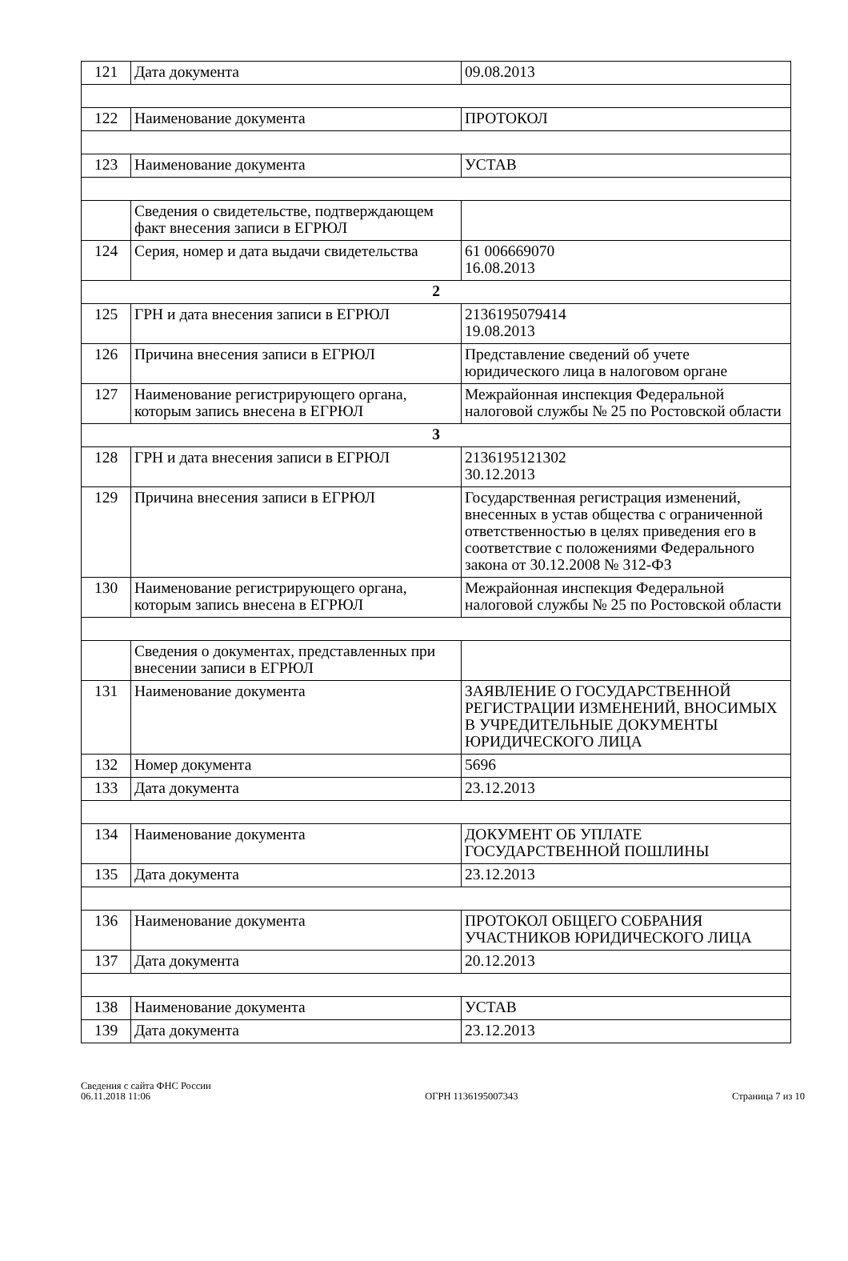| 121 | Дата документа | 09.08.2013 |
| 122 | Наименование документа | ПРОТОКОЛ |
| 123 | Наименование документа | УСТАВ |
| | Сведения о свидетельстве, подтверждающем факт внесения записи в ЕГРЮЛ | |
| 124 | Серия, номер и дата выдачи свидетельства | 61 006669070 16.08.2013 |
| 2 | | |
| 125 | ГРН и дата внесения записи в ЕГРЮЛ | 2136195079414 19.08.2013 |
| 126 | Причина внесения записи в ЕГРЮЛ | Представление сведений об учете юридического лица в налоговом органе |
| 127 | Наименование регистрирующего органа, которым запись внесена в ЕГРЮЛ | Межрайонная инспекция Федеральной налоговой службы № 25 по Ростовской области |
| 3 | | |
| 128 | ГРН и дата внесения записи в ЕГРЮЛ | 2136195121302 30.12.2013 |
| 129 | Причина внесения записи в ЕГРЮЛ | Государственная регистрация изменений, внесенных в устав общества с ограниченной ответственностью в целях приведения его в соответствие с положениями Федерального закона от 30.12.2008 № 312-ФЗ |
| 130 | Наименование регистрирующего органа, которым запись внесена в ЕГРЮЛ | Межрайонная инспекция Федеральной налоговой службы № 25 по Ростовской области |
| | Сведения о документах, представленных при внесении записи в ЕГРЮЛ | |
| 131 | Наименование документа | ЗАЯВЛЕНИЕ О ГОСУДАРСТВЕННОЙ РЕГИСТРАЦИИ ИЗМЕНЕНИЙ, ВНОСИМЫХ В УЧРЕДИТЕЛЬНЫЕ ДОКУМЕНТЫ ЮРИДИЧЕСКОГО ЛИЦА |
| 132 | Номер документа | 5696 |
| 133 | Дата документа | 23.12.2013 |
| 134 | Наименование документа | ДОКУМЕНТ ОБ УПЛАТЕ ГОСУДАРСТВЕННОЙ ПОШЛИНЫ |
| 135 | Дата документа | 23.12.2013 |
| 136 | Наименование документа | ПРОТОКОЛ ОБЩЕГО СОБРАНИЯ УЧАСТНИКОВ ЮРИДИЧЕСКОГО ЛИЦА |
| 137 | Дата документа | 20.12.2013 |
| 138 | Наименование документа | УСТАВ |
| 139 | Дата документа | 23.12.2013 |
Сведения с сайта ФНС России
06.11.2018 11:06
ОГРН 1136195007343
Страница 7 из 10